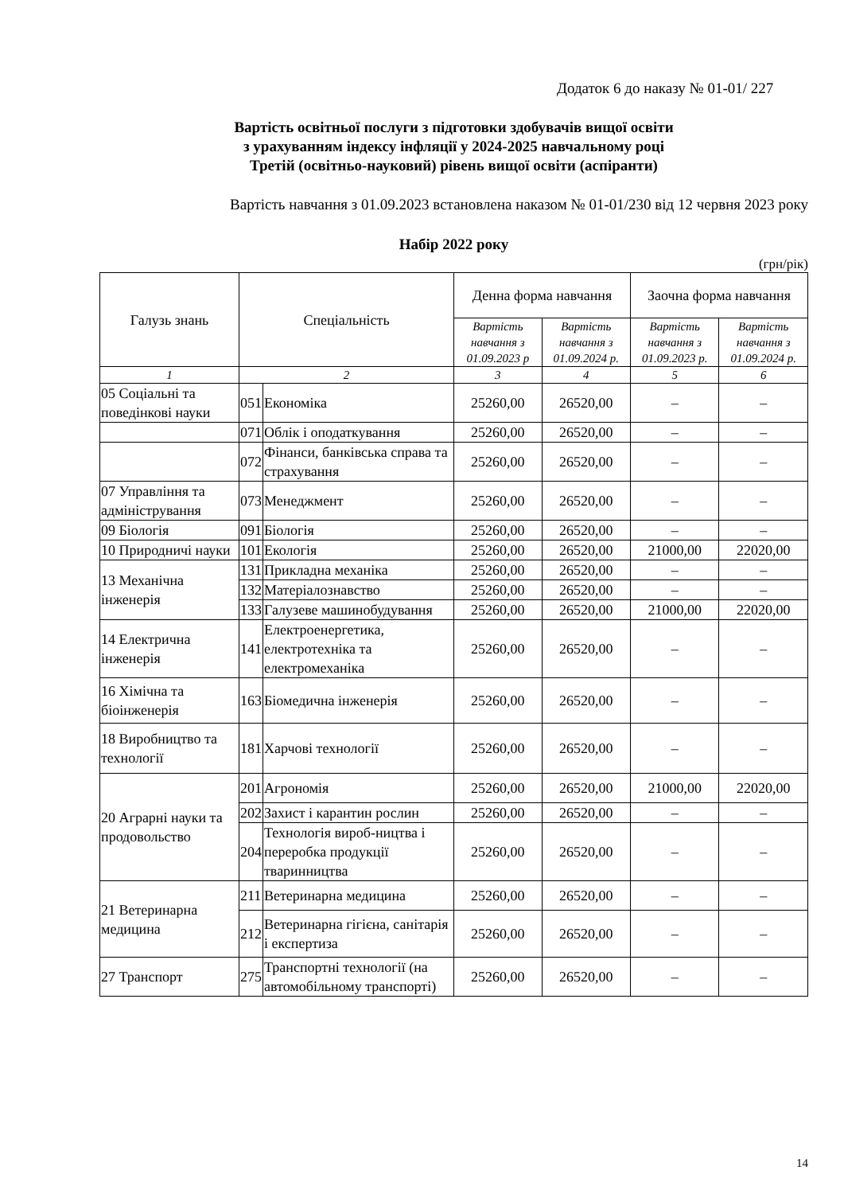Додаток 6 до наказу № 01-01/ 227
Вартість освітньої послуги з підготовки здобувачів вищої освіти
з урахуванням індексу інфляції у 2024-2025 навчальному році
Третій (освітньо-науковий) рівень вищої освіти (аспіранти)
Вартість навчання з 01.09.2023 встановлена наказом № 01-01/230 від 12 червня 2023 року
Набір 2022 року
(грн/рік)
| Галузь знань | Спеціальність | | Денна форма навчання | | Заочна форма навчання | |
| --- | --- | --- | --- | --- | --- | --- |
| | | | Вартість навчання з 01.09.2023 р | Вартість навчання з 01.09.2024 р. | Вартість навчання з 01.09.2023 р. | Вартість навчання з 01.09.2024 р. |
| 1 | 2 | | 3 | 4 | 5 | 6 |
| 05 Соціальні та поведінкові науки | 051 | Економіка | 25260,00 | 26520,00 | – | – |
| | 071 | Облік і оподаткування | 25260,00 | 26520,00 | – | – |
| | 072 | Фінанси, банківська справа та страхування | 25260,00 | 26520,00 | – | – |
| 07 Управління та адміністрування | 073 | Менеджмент | 25260,00 | 26520,00 | – | – |
| 09 Біологія | 091 | Біологія | 25260,00 | 26520,00 | – | – |
| 10 Природничі науки | 101 | Екологія | 25260,00 | 26520,00 | 21000,00 | 22020,00 |
| 13 Механічна інженерія | 131 | Прикладна механіка | 25260,00 | 26520,00 | – | – |
| | 132 | Матеріалознавство | 25260,00 | 26520,00 | – | – |
| | 133 | Галузеве машинобудування | 25260,00 | 26520,00 | 21000,00 | 22020,00 |
| 14 Електрична інженерія | 141 | Електроенергетика, електротехніка та електромеханіка | 25260,00 | 26520,00 | – | – |
| 16 Хімічна та біоінженерія | 163 | Біомедична інженерія | 25260,00 | 26520,00 | – | – |
| 18 Виробництво та технології | 181 | Харчові технології | 25260,00 | 26520,00 | – | – |
| 20 Аграрні науки та продовольство | 201 | Агрономія | 25260,00 | 26520,00 | 21000,00 | 22020,00 |
| | 202 | Захист і карантин рослин | 25260,00 | 26520,00 | – | – |
| | 204 | Технологія вироб-ництва і переробка продукції тваринництва | 25260,00 | 26520,00 | – | – |
| 21 Ветеринарна медицина | 211 | Ветеринарна медицина | 25260,00 | 26520,00 | – | – |
| | 212 | Ветеринарна гігієна, санітарія і експертиза | 25260,00 | 26520,00 | – | – |
| 27 Транспорт | 275 | Транспортні технології (на автомобільному транспорті) | 25260,00 | 26520,00 | – | – |
14